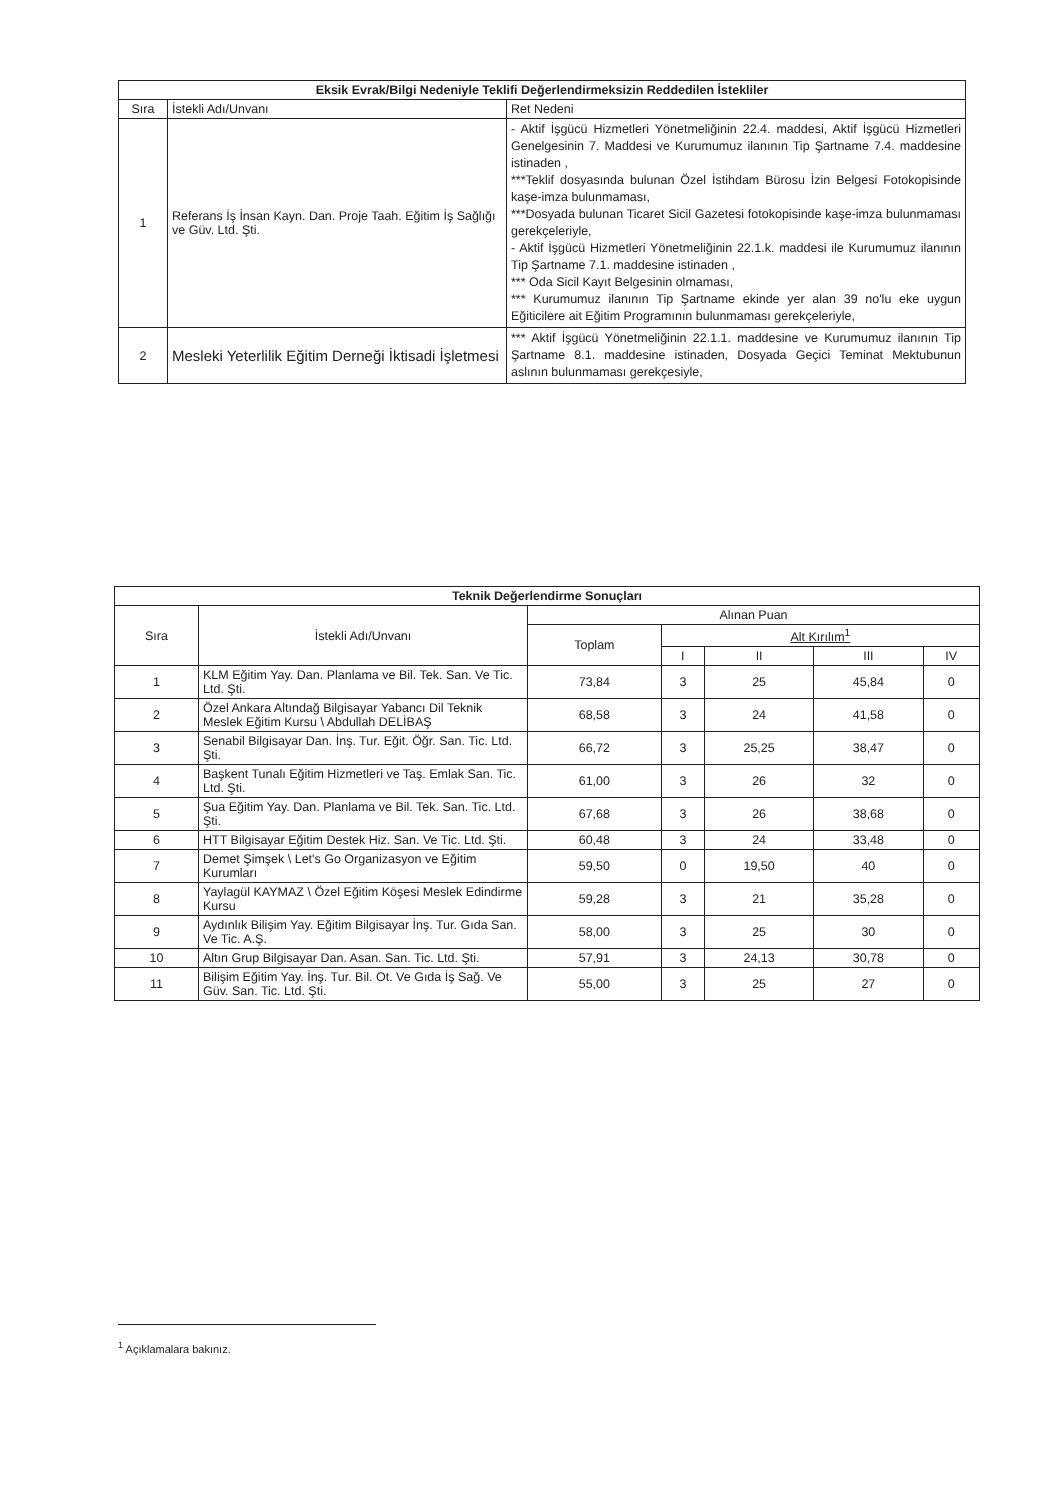| Eksik Evrak/Bilgi Nedeniyle Teklifi Değerlendirmeksizin Reddedilen İstekliler | | |
| --- | --- | --- |
| Sıra | İstekli Adı/Unvanı | Ret Nedeni |
| 1 | Referans İş İnsan Kayn. Dan. Proje Taah. Eğitim İş Sağlığı ve Güv. Ltd. Şti. | - Aktif İşgücü Hizmetleri Yönetmeliğinin 22.4. maddesi, Aktif İşgücü Hizmetleri Genelgesinin 7. Maddesi ve Kurumumuz ilanının Tip Şartname 7.4. maddesine istinaden , ***Teklif dosyasında bulunan Özel İstihdam Bürosu İzin Belgesi Fotokopisinde kaşe-imza bulunmaması, ***Dosyada bulunan Ticaret Sicil Gazetesi fotokopisinde kaşe-imza bulunmaması gerekçeleriyle, - Aktif İşgücü Hizmetleri Yönetmeliğinin 22.1.k. maddesi ile Kurumumuz ilanının Tip Şartname 7.1. maddesine istinaden , *** Oda Sicil Kayıt Belgesinin olmaması, *** Kurumumuz ilanının Tip Şartname ekinde yer alan 39 no'lu eke uygun Eğiticilere ait Eğitim Programının bulunmaması gerekçeleriyle, |
| 2 | Mesleki Yeterlilik Eğitim Derneği İktisadi İşletmesi | *** Aktif İşgücü Yönetmeliğinin 22.1.1. maddesine ve Kurumumuz ilanının Tip Şartname 8.1. maddesine istinaden, Dosyada Geçici Teminat Mektubunun aslının bulunmaması gerekçesiyle, |
| Teknik Değerlendirme Sonuçları | | | | | | |
| --- | --- | --- | --- | --- | --- | --- |
| Sıra | İstekli Adı/Unvanı | Alınan Puan | | | | |
| | | Toplam | Alt Kırılım<sup>1</sup> | | | |
| | | | I | II | III | IV |
| 1 | KLM Eğitim Yay. Dan. Planlama ve Bil. Tek. San. Ve Tic. Ltd. Şti. | 73,84 | 3 | 25 | 45,84 | 0 |
| 2 | Özel Ankara Altındağ Bilgisayar Yabancı Dil Teknik Meslek Eğitim Kursu \ Abdullah DELİBAŞ | 68,58 | 3 | 24 | 41,58 | 0 |
| 3 | Senabil Bilgisayar Dan. İnş. Tur. Eğit. Öğr. San. Tic. Ltd. Şti. | 66,72 | 3 | 25,25 | 38,47 | 0 |
| 4 | Başkent Tunalı Eğitim Hizmetleri ve Taş. Emlak San. Tic. Ltd. Şti. | 61,00 | 3 | 26 | 32 | 0 |
| 5 | Şua Eğitim Yay. Dan. Planlama ve Bil. Tek. San. Tic. Ltd. Şti. | 67,68 | 3 | 26 | 38,68 | 0 |
| 6 | HTT Bilgisayar Eğitim Destek Hiz. San. Ve Tic. Ltd. Şti. | 60,48 | 3 | 24 | 33,48 | 0 |
| 7 | Demet Şimşek \ Let's Go Organizasyon ve Eğitim Kurumları | 59,50 | 0 | 19,50 | 40 | 0 |
| 8 | Yaylagül KAYMAZ \ Özel Eğitim Köşesi Meslek Edindirme Kursu | 59,28 | 3 | 21 | 35,28 | 0 |
| 9 | Aydınlık Bilişim Yay. Eğitim Bilgisayar İnş. Tur. Gıda San. Ve Tic. A.Ş. | 58,00 | 3 | 25 | 30 | 0 |
| 10 | Altın Grup Bilgisayar Dan. Asan. San. Tic. Ltd. Şti. | 57,91 | 3 | 24,13 | 30,78 | 0 |
| 11 | Bilişim Eğitim Yay. İnş. Tur. Bil. Ot. Ve Gıda İş Sağ. Ve Güv. San. Tic. Ltd. Şti. | 55,00 | 3 | 25 | 27 | 0 |
<sup>1</sup> Açıklamalara bakınız.